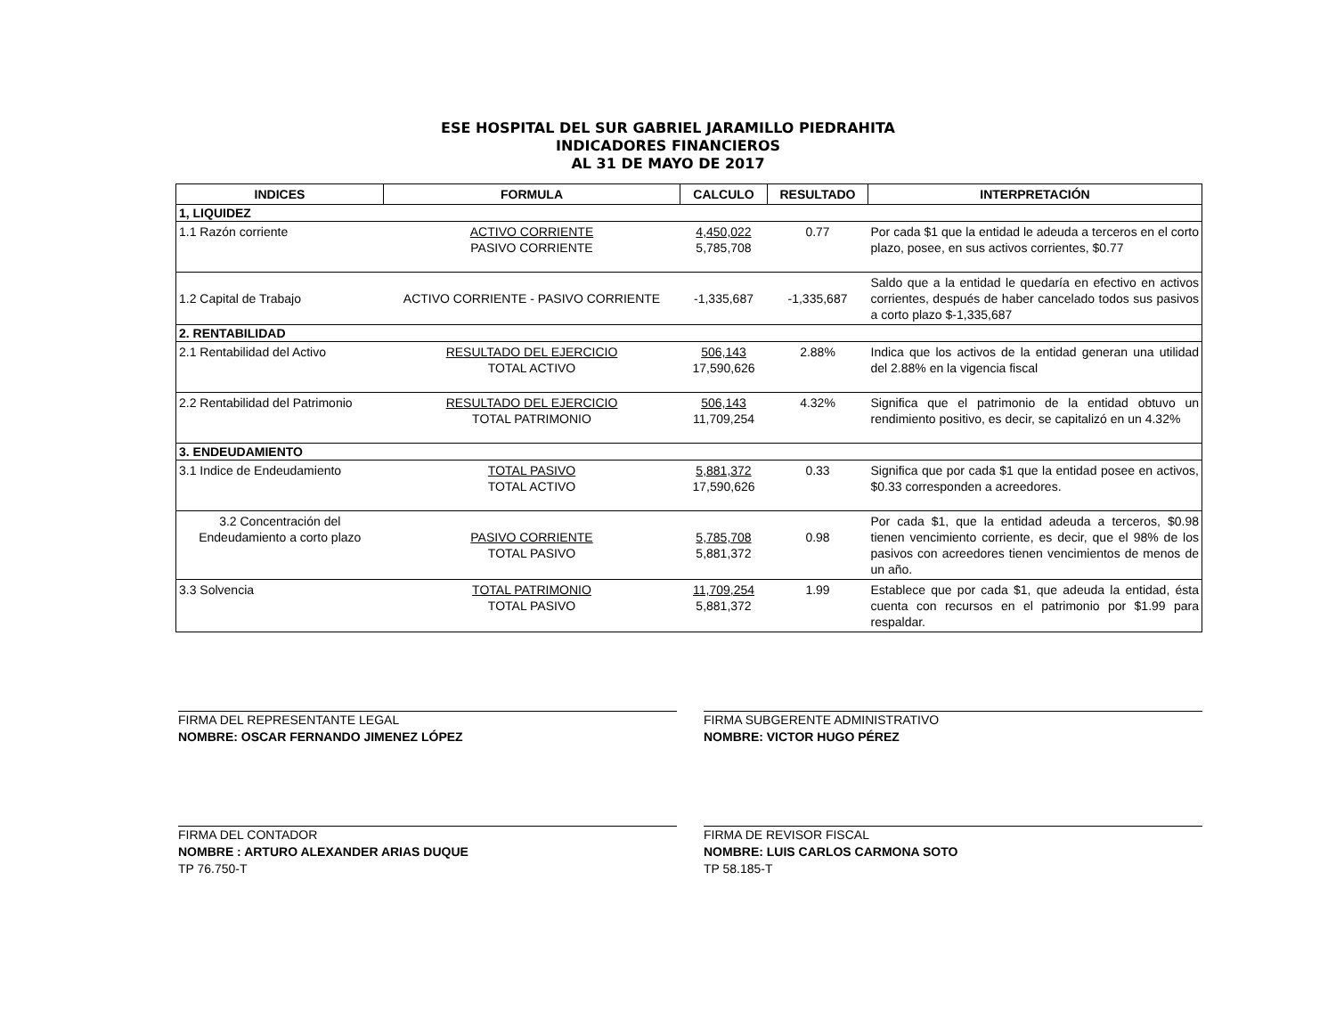ESE HOSPITAL DEL SUR GABRIEL JARAMILLO PIEDRAHITA
INDICADORES FINANCIEROS
AL 31 DE MAYO DE 2017
| INDICES | FORMULA | CALCULO | RESULTADO | INTERPRETACIÓN |
| --- | --- | --- | --- | --- |
| 1, LIQUIDEZ | | | | |
| 1.1 Razón corriente | ACTIVO CORRIENTE PASIVO CORRIENTE | 4,450,022 5,785,708 | 0.77 | Por cada $1 que la entidad le adeuda a terceros en el corto plazo, posee, en sus activos corrientes, $0.77 |
| 1.2 Capital de Trabajo | ACTIVO CORRIENTE - PASIVO CORRIENTE | -1,335,687 | -1,335,687 | Saldo que a la entidad le quedaría en efectivo en activos corrientes, después de haber cancelado todos sus pasivos a corto plazo $-1,335,687 |
| 2. RENTABILIDAD | | | | |
| 2.1 Rentabilidad del Activo | RESULTADO DEL EJERCICIO TOTAL ACTIVO | 506,143 17,590,626 | 2.88% | Indica que los activos de la entidad generan una utilidad del 2.88% en la vigencia fiscal |
| 2.2 Rentabilidad del Patrimonio | RESULTADO DEL EJERCICIO TOTAL PATRIMONIO | 506,143 11,709,254 | 4.32% | Significa que el patrimonio de la entidad obtuvo un rendimiento positivo, es decir, se capitalizó en un 4.32% |
| 3. ENDEUDAMIENTO | | | | |
| 3.1 Indice de Endeudamiento | TOTAL PASIVO TOTAL ACTIVO | 5,881,372 17,590,626 | 0.33 | Significa que por cada $1 que la entidad posee en activos, $0.33 corresponden a acreedores. |
| 3.2 Concentración del Endeudamiento a corto plazo | PASIVO CORRIENTE TOTAL PASIVO | 5,785,708 5,881,372 | 0.98 | Por cada $1, que la entidad adeuda a terceros, $0.98 tienen vencimiento corriente, es decir, que el 98% de los pasivos con acreedores tienen vencimientos de menos de un año. |
| 3.3 Solvencia | TOTAL PATRIMONIO TOTAL PASIVO | 11,709,254 5,881,372 | 1.99 | Establece que por cada $1, que adeuda la entidad, ésta cuenta con recursos en el patrimonio por $1.99 para respaldar. |
FIRMA DEL REPRESENTANTE LEGAL
NOMBRE: OSCAR FERNANDO JIMENEZ LÓPEZ
FIRMA SUBGERENTE ADMINISTRATIVO
NOMBRE: VICTOR HUGO PÉREZ
FIRMA DEL CONTADOR
NOMBRE : ARTURO ALEXANDER ARIAS DUQUE
TP 76.750-T
FIRMA DE REVISOR FISCAL
NOMBRE: LUIS CARLOS CARMONA SOTO
TP 58.185-T